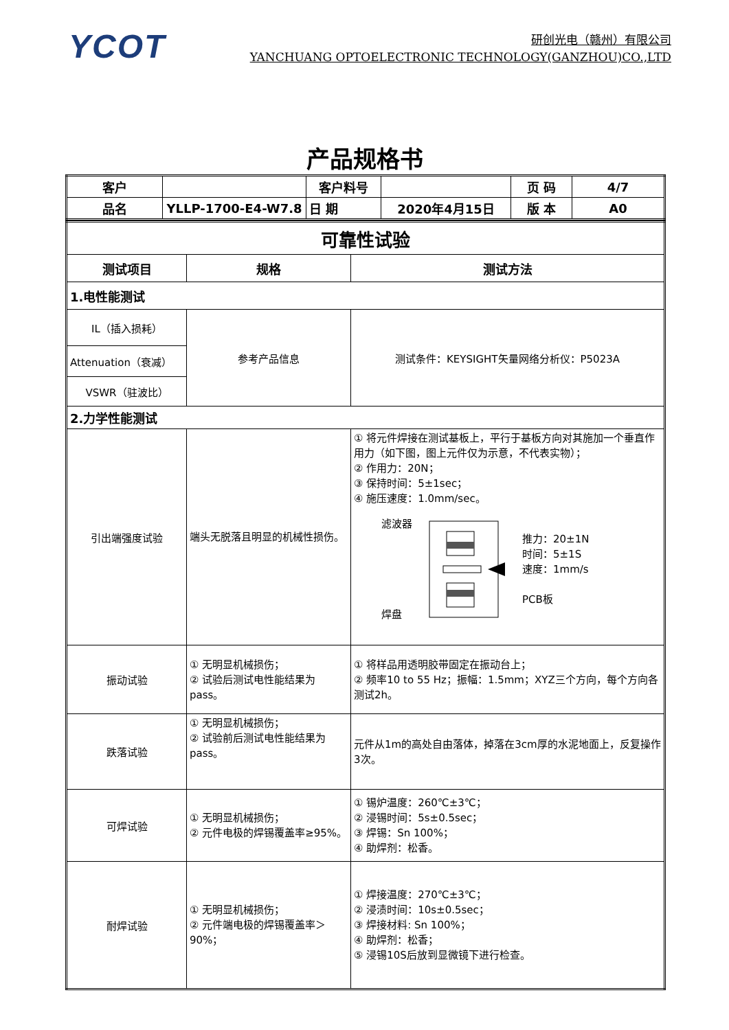YCOT
研创光电（赣州）有限公司
YANCHUANG OPTOELECTRONIC TECHNOLOGY(GANZHOU)CO.,LTD
产品规格书
| 客户 | | 客户料号 | | 页 码 | 4/7 |
| 品名 | YLLP-1700-E4-W7.8 | 日 期 | 2020年4月15日 | 版 本 | A0 |
| 可靠性试验 | | |
| 测试项目 | 规格 | 测试方法 |
| 1.电性能测试 | | |
| IL（插入损耗） | 参考产品信息 | 测试条件：KEYSIGHT矢量网络分析仪：P5023A |
| Attenuation（衰减） | | |
| VSWR（驻波比） | | |
| 2.力学性能测试 | | |
| 引出端强度试验 | 端头无脱落且明显的机械性损伤。 | ① 将元件焊接在测试基板上，平行于基板方向对其施加一个垂直作用力（如下图，图上元件仅为示意，不代表实物）； ② 作用力：20N； ③ 保持时间：5±1sec； ④ 施压速度：1.0mm/sec。 滤波器 焊盘 推力：20±1N 时间：5±1S 速度：1mm/s PCB板 |
| 振动试验 | ① 无明显机械损伤； ② 试验后测试电性能结果为pass。 | ① 将样品用透明胶带固定在振动台上； ② 频率10 to 55 Hz；振幅：1.5mm；XYZ三个方向，每个方向各测试2h。 |
| 跌落试验 | ① 无明显机械损伤； ② 试验前后测试电性能结果为pass。 | 元件从1m的高处自由落体，掉落在3cm厚的水泥地面上，反复操作3次。 |
| 可焊试验 | ① 无明显机械损伤； ② 元件电极的焊锡覆盖率≥95%。 | ① 锡炉温度：260℃±3℃； ② 浸锡时间：5s±0.5sec； ③ 焊锡：Sn 100%； ④ 助焊剂：松香。 |
| 耐焊试验 | ① 无明显机械损伤； ② 元件端电极的焊锡覆盖率＞90%； | ① 焊接温度：270℃±3℃； ② 浸渍时间：10s±0.5sec； ③ 焊接材料: Sn 100%； ④ 助焊剂：松香； ⑤ 浸锡10S后放到显微镜下进行检查。 |